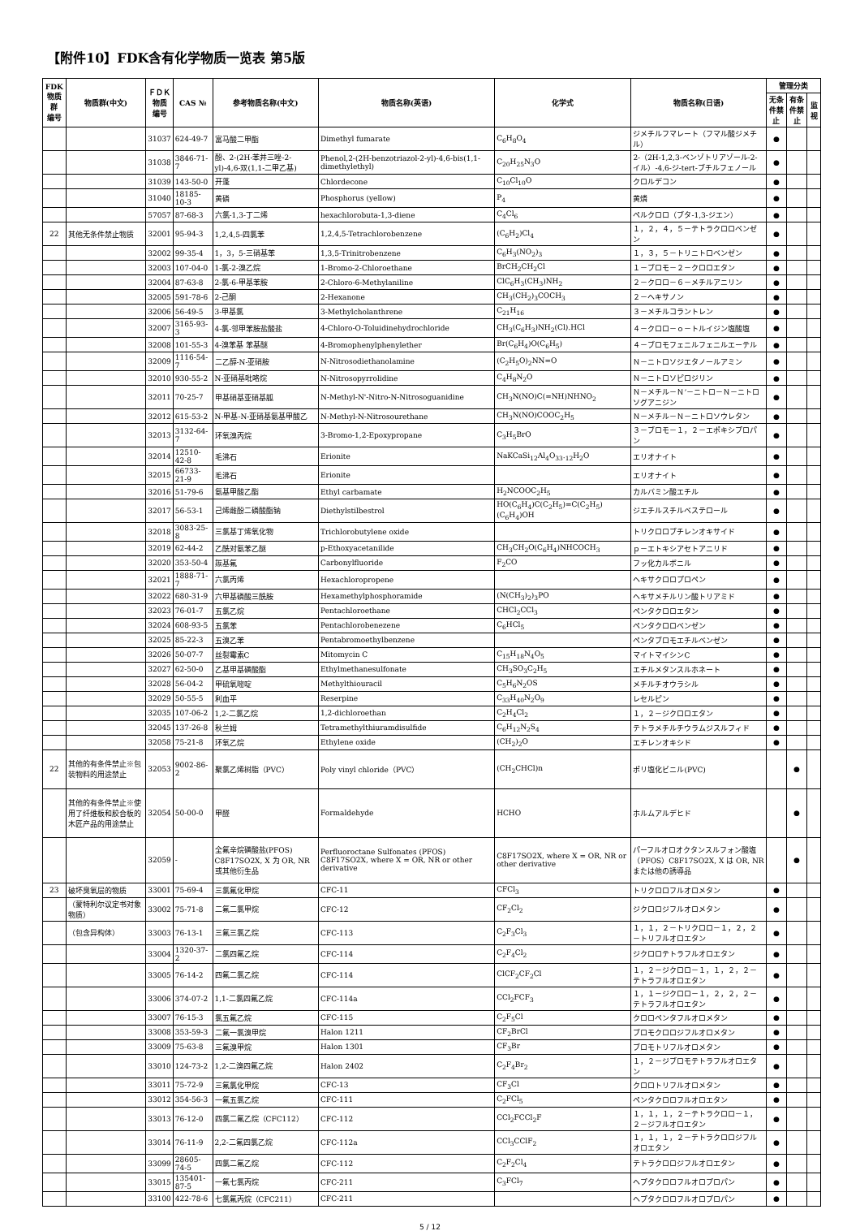【附件10】FDK含有化学物质一览表 第5版
| FDK 物质群 编号 | 物质群(中文) | ＦＤＫ 物质 编号 | CAS № | 参考物质名称(中文) | 物质名称(英语) | 化学式 | 物质名称(日语) | 管理分类 | | |
| --- | --- | --- | --- | --- | --- | --- | --- | --- | --- | --- |
| | | | | | | | | 无条件禁止 | 有条件禁止 | 监视 |
| | | 31037 | 624-49-7 | 富马酸二甲酯 | Dimethyl fumarate | C<sub>6</sub>H<sub>8</sub>O<sub>4</sub> | ジメチルフマレート（フマル酸ジメチル） | ● | | |
| | | 31038 | 3846-71-7 | 酚、2-(2H-苯并三唑-2-yl)-4,6-双(1,1-二甲乙基) | Phenol,2-(2H-benzotriazol-2-yl)-4,6-bis(1,1-dimethylethyl) | C<sub>20</sub>H<sub>25</sub>N<sub>3</sub>O | 2-（2H-1,2,3-ベンゾトリアゾール-2-イル）-4,6-ジ-tert-ブチルフェノール | ● | | |
| | | 31039 | 143-50-0 | 开蓬 | Chlordecone | C<sub>10</sub>Cl<sub>10</sub>O | クロルデコン | ● | | |
| | | 31040 | 18185-10-3 | 黄磷 | Phosphorus (yellow) | P<sub>4</sub> | 黄燐 | ● | | |
| | | 57057 | 87-68-3 | 六氯-1,3-丁二烯 | hexachlorobuta-1,3-diene | C<sub>4</sub>Cl<sub>6</sub> | ペルクロロ（ブタ-1,3-ジエン） | ● | | |
| 22 | 其他无条件禁止物质 | 32001 | 95-94-3 | 1,2,4,5-四氯苯 | 1,2,4,5-Tetrachlorobenzene | (C<sub>6</sub>H<sub>2</sub>)Cl<sub>4</sub> | １，２，４，５－テトラクロロベンゼン | ● | | |
| | | 32002 | 99-35-4 | 1，3，5-三硝基苯 | 1,3,5-Trinitrobenzene | C<sub>6</sub>H<sub>3</sub>(NO<sub>2</sub>)<sub>3</sub> | １，３，５－トリニトロベンゼン | ● | | |
| | | 32003 | 107-04-0 | 1-氯-2-溴乙烷 | 1-Bromo-2-Chloroethane | BrCH<sub>2</sub>CH<sub>2</sub>Cl | １－ブロモ－２－クロロエタン | ● | | |
| | | 32004 | 87-63-8 | 2-氯-6-甲基苯胺 | 2-Chloro-6-Methylaniline | ClC<sub>6</sub>H<sub>3</sub>(CH<sub>3</sub>)NH<sub>2</sub> | ２－クロロ－６－メチルアニリン | ● | | |
| | | 32005 | 591-78-6 | 2-己酮 | 2-Hexanone | CH<sub>3</sub>(CH<sub>2</sub>)<sub>3</sub>COCH<sub>3</sub> | ２－ヘキサノン | ● | | |
| | | 32006 | 56-49-5 | 3-甲基氯 | 3-Methylcholanthrene | C<sub>21</sub>H<sub>16</sub> | ３－メチルコラントレン | ● | | |
| | | 32007 | 3165-93-3 | 4-氯-邻甲苯胺盐酸盐 | 4-Chloro-O-Toluidinehydrochloride | CH<sub>3</sub>(C<sub>6</sub>H<sub>3</sub>)NH<sub>2</sub>(Cl).HCl | ４－クロロ－ｏ－トルイジン塩酸塩 | ● | | |
| | | 32008 | 101-55-3 | 4-溴苯基 苯基醚 | 4-Bromophenylphenylether | Br(C<sub>6</sub>H<sub>4</sub>)O(C<sub>6</sub>H<sub>5</sub>) | ４－ブロモフェニルフェニルエーテル | ● | | |
| | | 32009 | 1116-54-7 | 二乙醇-N-亚硝胺 | N-Nitrosodiethanolamine | (C<sub>2</sub>H<sub>5</sub>O)<sub>2</sub>NN=O | Ｎ－ニトロソジエタノールアミン | ● | | |
| | | 32010 | 930-55-2 | N-亚硝基吡咯烷 | N-Nitrosopyrrolidine | C<sub>4</sub>H<sub>8</sub>N<sub>2</sub>O | Ｎ－ニトロソピロジリン | ● | | |
| | | 32011 | 70-25-7 | 甲基硝基亚硝基胍 | N-Methyl-N'-Nitro-N-Nitrosoguanidine | CH<sub>3</sub>N(NO)C(=NH)NHNO<sub>2</sub> | Ｎ－メチル－Ｎ’－ニトロ－Ｎ－ニトロソグアニジン | ● | | |
| | | 32012 | 615-53-2 | N-甲基-N-亚硝基氨基甲酸乙 | N-Methyl-N-Nitrosourethane | CH<sub>3</sub>N(NO)COOC<sub>2</sub>H<sub>5</sub> | Ｎ－メチル－Ｎ－ニトロソウレタン | ● | | |
| | | 32013 | 3132-64-7 | 环氧溴丙烷 | 3-Bromo-1,2-Epoxypropane | C<sub>3</sub>H<sub>5</sub>BrO | ３－ブロモ－１，２－エポキシプロパン | ● | | |
| | | 32014 | 12510-42-8 | 毛沸石 | Erionite | NaKCaSi<sub>12</sub>Al<sub>4</sub>O<sub>33</sub>.<sub>12</sub>H<sub>2</sub>O | エリオナイト | ● | | |
| | | 32015 | 66733-21-9 | 毛沸石 | Erionite | | エリオナイト | ● | | |
| | | 32016 | 51-79-6 | 氨基甲酸乙酯 | Ethyl carbamate | H<sub>2</sub>NCOOC<sub>2</sub>H<sub>5</sub> | カルバミン酸エチル | ● | | |
| | | 32017 | 56-53-1 | 己烯雌酚二磷酸酯钠 | Diethylstilbestrol | HO(C<sub>6</sub>H<sub>4</sub>)C(C<sub>2</sub>H<sub>5</sub>)=C(C<sub>2</sub>H<sub>5</sub>)(C<sub>6</sub>H<sub>4</sub>)OH | ジエチルスチルベステロール | ● | | |
| | | 32018 | 3083-25-8 | 三氯基丁烯氧化物 | Trichlorobutylene oxide | | トリクロロブチレンオキサイド | ● | | |
| | | 32019 | 62-44-2 | 乙酰对氨苯乙醚 | p-Ethoxyacetanilide | CH<sub>3</sub>CH<sub>2</sub>O(C<sub>6</sub>H<sub>4</sub>)NHCOCH<sub>3</sub> | ｐ－エトキシアセトアニリド | ● | | |
| | | 32020 | 353-50-4 | 羰基氟 | Carbonylfluoride | F<sub>2</sub>CO | フッ化カルボニル | ● | | |
| | | 32021 | 1888-71-7 | 六氯丙烯 | Hexachloropropene | | ヘキサクロロプロペン | ● | | |
| | | 32022 | 680-31-9 | 六甲基磷酸三酰胺 | Hexamethylphosphoramide | (N(CH<sub>3</sub>)<sub>2</sub>)<sub>3</sub>PO | ヘキサメチルリン酸トリアミド | ● | | |
| | | 32023 | 76-01-7 | 五氯乙烷 | Pentachloroethane | CHCl<sub>2</sub>CCl<sub>3</sub> | ペンタクロロエタン | ● | | |
| | | 32024 | 608-93-5 | 五氯苯 | Pentachlorobenezene | C<sub>6</sub>HCl<sub>5</sub> | ペンタクロロベンゼン | ● | | |
| | | 32025 | 85-22-3 | 五溴乙苯 | Pentabromoethylbenzene | | ペンタブロモエチルベンゼン | ● | | |
| | | 32026 | 50-07-7 | 丝裂霉素C | Mitomycin C | C<sub>15</sub>H<sub>18</sub>N<sub>4</sub>O<sub>5</sub> | マイトマイシンC | ● | | |
| | | 32027 | 62-50-0 | 乙基甲基磺酸酯 | Ethylmethanesulfonate | CH<sub>3</sub>SO<sub>3</sub>C<sub>2</sub>H<sub>5</sub> | エチルメタンスルホネート | ● | | |
| | | 32028 | 56-04-2 | 甲硫氧嘧啶 | Methylthiouracil | C<sub>5</sub>H<sub>6</sub>N<sub>2</sub>OS | メチルチオウラシル | ● | | |
| | | 32029 | 50-55-5 | 利血平 | Reserpine | C<sub>33</sub>H<sub>40</sub>N<sub>2</sub>O<sub>9</sub> | レセルピン | ● | | |
| | | 32035 | 107-06-2 | 1,2-二氯乙烷 | 1,2-dichloroethan | C<sub>2</sub>H<sub>4</sub>Cl<sub>2</sub> | １，２－ジクロロエタン | ● | | |
| | | 32045 | 137-26-8 | 秋兰姆 | Tetramethylthiuramdisulfide | C<sub>6</sub>H<sub>12</sub>N<sub>2</sub>S<sub>4</sub> | テトラメチルチウラムジスルフィド | ● | | |
| | | 32058 | 75-21-8 | 环氧乙烷 | Ethylene oxide | (CH<sub>2</sub>)<sub>2</sub>O | エチレンオキシド | ● | | |
| 22 | 其他的有条件禁止※包装物料的用途禁止 | 32053 | 9002-86-2 | 聚氯乙烯树脂（PVC） | Poly vinyl chloride（PVC） | (CH<sub>2</sub>CHCl)n | ポリ塩化ビニル(PVC) | | ● | |
| | 其他的有条件禁止※使用了纤维板和胶合板的木匠产品的用途禁止 | 32054 | 50-00-0 | 甲醛 | Formaldehyde | HCHO | ホルムアルデヒド | | ● | |
| | | 32059 | - | 全氟辛烷磺酸盐(PFOS) C8F17SO2X, X 为 OR, NR 或其他衍生品 | Perfluoroctane Sulfonates (PFOS) C8F17SO2X, where X = OR, NR or other derivative | C8F17SO2X, where X = OR, NR or other derivative | パーフルオロオクタンスルフォン酸塩（PFOS）C8F17SO2X, X は OR, NR または他の誘導品 | | ● | |
| 23 | 破坏臭氧层的物质 | 33001 | 75-69-4 | 三氯氟化甲烷 | CFC-11 | CFCl<sub>3</sub> | トリクロロフルオロメタン | ● | | |
| | （蒙特利尔议定书对象物质） | 33002 | 75-71-8 | 二氟二氯甲烷 | CFC-12 | CF<sub>2</sub>Cl<sub>2</sub> | ジクロロジフルオロメタン | ● | | |
| | （包含异构体） | 33003 | 76-13-1 | 三氟三氯乙烷 | CFC-113 | C<sub>2</sub>F<sub>3</sub>Cl<sub>3</sub> | １，１，２－トリクロロ－１，２，２－トリフルオロエタン | ● | | |
| | | 33004 | 1320-37-2 | 二氯四氟乙烷 | CFC-114 | C<sub>2</sub>F<sub>4</sub>Cl<sub>2</sub> | ジクロロテトラフルオロエタン | ● | | |
| | | 33005 | 76-14-2 | 四氟二氯乙烷 | CFC-114 | ClCF<sub>2</sub>CF<sub>2</sub>Cl | １，２－ジクロロ－１，１，２，２－テトラフルオロエタン | ● | | |
| | | 33006 | 374-07-2 | 1,1-二氯四氟乙烷 | CFC-114a | CCl<sub>2</sub>FCF<sub>3</sub> | １，１－ジクロロ－１，２，２，２－テトラフルオロエタン | ● | | |
| | | 33007 | 76-15-3 | 氯五氟乙烷 | CFC-115 | C<sub>2</sub>F<sub>5</sub>Cl | クロロペンタフルオロメタン | ● | | |
| | | 33008 | 353-59-3 | 二氟一氯溴甲烷 | Halon 1211 | CF<sub>2</sub>BrCl | ブロモクロロジフルオロメタン | ● | | |
| | | 33009 | 75-63-8 | 三氟溴甲烷 | Halon 1301 | CF<sub>3</sub>Br | ブロモトリフルオロメタン | ● | | |
| | | 33010 | 124-73-2 | 1,2-二溴四氟乙烷 | Halon 2402 | C<sub>2</sub>F<sub>4</sub>Br<sub>2</sub> | １，２－ジブロモテトラフルオロエタン | ● | | |
| | | 33011 | 75-72-9 | 三氟氯化甲烷 | CFC-13 | CF<sub>3</sub>Cl | クロロトリフルオロメタン | ● | | |
| | | 33012 | 354-56-3 | 一氟五氯乙烷 | CFC-111 | C<sub>2</sub>FCl<sub>5</sub> | ペンタクロロフルオロエタン | ● | | |
| | | 33013 | 76-12-0 | 四氯二氟乙烷（CFC112） | CFC-112 | CCl<sub>2</sub>FCCl<sub>2</sub>F | １，１，１，２－テトラクロロ－１，２－ジフルオロエタン | ● | | |
| | | 33014 | 76-11-9 | 2,2-二氟四氯乙烷 | CFC-112a | CCl<sub>3</sub>CClF<sub>2</sub> | １，１，１，２－テトラクロロジフルオロエタン | ● | | |
| | | 33099 | 28605-74-5 | 四氯二氟乙烷 | CFC-112 | C<sub>2</sub>F<sub>2</sub>Cl<sub>4</sub> | テトラクロロジフルオロエタン | ● | | |
| | | 33015 | 135401-87-5 | 一氟七氯丙烷 | CFC-211 | C<sub>3</sub>FCl<sub>7</sub> | ヘプタクロロフルオロプロパン | ● | | |
| | | 33100 | 422-78-6 | 七氯氟丙烷（CFC211） | CFC-211 | | ヘプタクロロフルオロプロパン | ● | | |
5 / 12